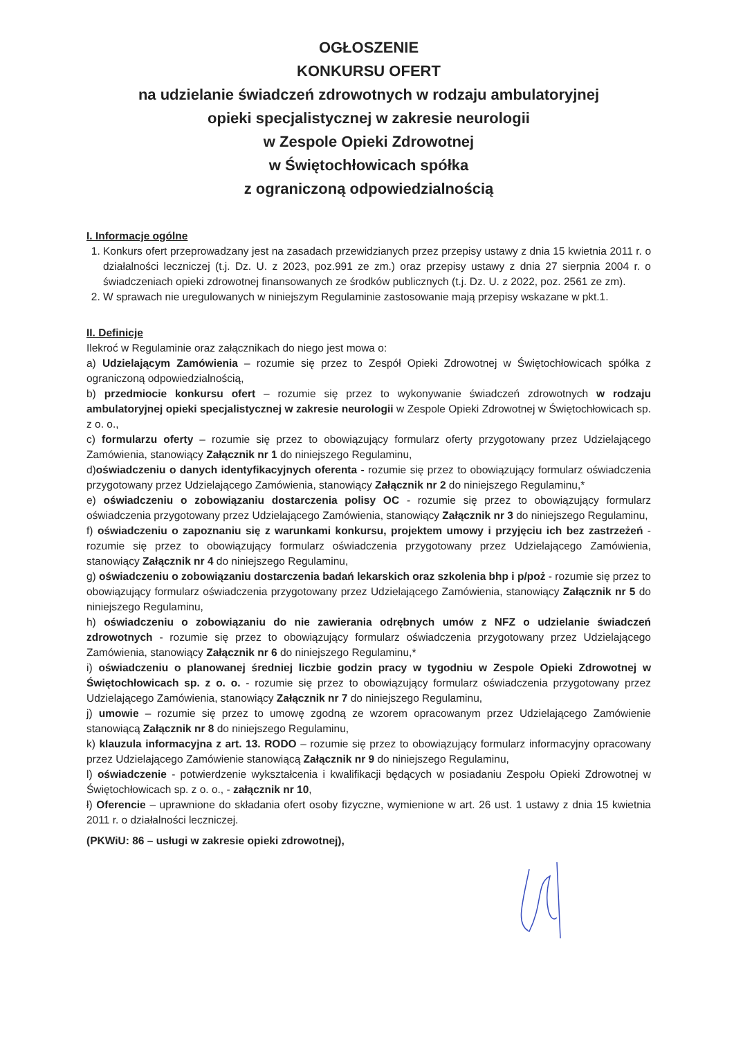OGŁOSZENIE
KONKURSU OFERT
na udzielanie świadczeń zdrowotnych w rodzaju ambulatoryjnej
opieki specjalistycznej w zakresie neurologii
w Zespole Opieki Zdrowotnej
w Świętochłowicach spółka
z ograniczoną odpowiedzialnością
I. Informacje ogólne
1. Konkurs ofert przeprowadzany jest na zasadach przewidzianych przez przepisy ustawy z dnia 15 kwietnia 2011 r. o działalności leczniczej (t.j. Dz. U. z 2023, poz.991 ze zm.) oraz przepisy ustawy z dnia 27 sierpnia 2004 r. o świadczeniach opieki zdrowotnej finansowanych ze środków publicznych (t.j. Dz. U. z 2022, poz. 2561 ze zm).
2. W sprawach nie uregulowanych w niniejszym Regulaminie zastosowanie mają przepisy wskazane w pkt.1.
II. Definicje
Ilekroć w Regulaminie oraz załącznikach do niego jest mowa o:
a) Udzielającym Zamówienia – rozumie się przez to Zespół Opieki Zdrowotnej w Świętochłowicach spółka z ograniczoną odpowiedzialnością,
b) przedmiocie konkursu ofert – rozumie się przez to wykonywanie świadczeń zdrowotnych w rodzaju ambulatoryjnej opieki specjalistycznej w zakresie neurologii w Zespole Opieki Zdrowotnej w Świętochłowicach sp. z o. o.,
c) formularzu oferty – rozumie się przez to obowiązujący formularz oferty przygotowany przez Udzielającego Zamówienia, stanowiący Załącznik nr 1 do niniejszego Regulaminu,
d)oświadczeniu o danych identyfikacyjnych oferenta - rozumie się przez to obowiązujący formularz oświadczenia przygotowany przez Udzielającego Zamówienia, stanowiący Załącznik nr 2 do niniejszego Regulaminu,*
e) oświadczeniu o zobowiązaniu dostarczenia polisy OC - rozumie się przez to obowiązujący formularz oświadczenia przygotowany przez Udzielającego Zamówienia, stanowiący Załącznik nr 3 do niniejszego Regulaminu,
f) oświadczeniu o zapoznaniu się z warunkami konkursu, projektem umowy i przyjęciu ich bez zastrzeżeń - rozumie się przez to obowiązujący formularz oświadczenia przygotowany przez Udzielającego Zamówienia, stanowiący Załącznik nr 4 do niniejszego Regulaminu,
g) oświadczeniu o zobowiązaniu dostarczenia badań lekarskich oraz szkolenia bhp i p/poż - rozumie się przez to obowiązujący formularz oświadczenia przygotowany przez Udzielającego Zamówienia, stanowiący Załącznik nr 5 do niniejszego Regulaminu,
h) oświadczeniu o zobowiązaniu do nie zawierania odrębnych umów z NFZ o udzielanie świadczeń zdrowotnych - rozumie się przez to obowiązujący formularz oświadczenia przygotowany przez Udzielającego Zamówienia, stanowiący Załącznik nr 6 do niniejszego Regulaminu,*
i) oświadczeniu o planowanej średniej liczbie godzin pracy w tygodniu w Zespole Opieki Zdrowotnej w Świętochłowicach sp. z o. o. - rozumie się przez to obowiązujący formularz oświadczenia przygotowany przez Udzielającego Zamówienia, stanowiący Załącznik nr 7 do niniejszego Regulaminu,
j) umowie – rozumie się przez to umowę zgodną ze wzorem opracowanym przez Udzielającego Zamówienie stanowiącą Załącznik nr 8 do niniejszego Regulaminu,
k) klauzula informacyjna z art. 13. RODO – rozumie się przez to obowiązujący formularz informacyjny opracowany przez Udzielającego Zamówienie stanowiącą Załącznik nr 9 do niniejszego Regulaminu,
l) oświadczenie - potwierdzenie wykształcenia i kwalifikacji będących w posiadaniu Zespołu Opieki Zdrowotnej w Świętochłowicach sp. z o. o., - załącznik nr 10,
ł) Oferencie – uprawnione do składania ofert osoby fizyczne, wymienione w art. 26 ust. 1 ustawy z dnia 15 kwietnia 2011 r. o działalności leczniczej.
(PKWiU: 86 – usługi w zakresie opieki zdrowotnej),